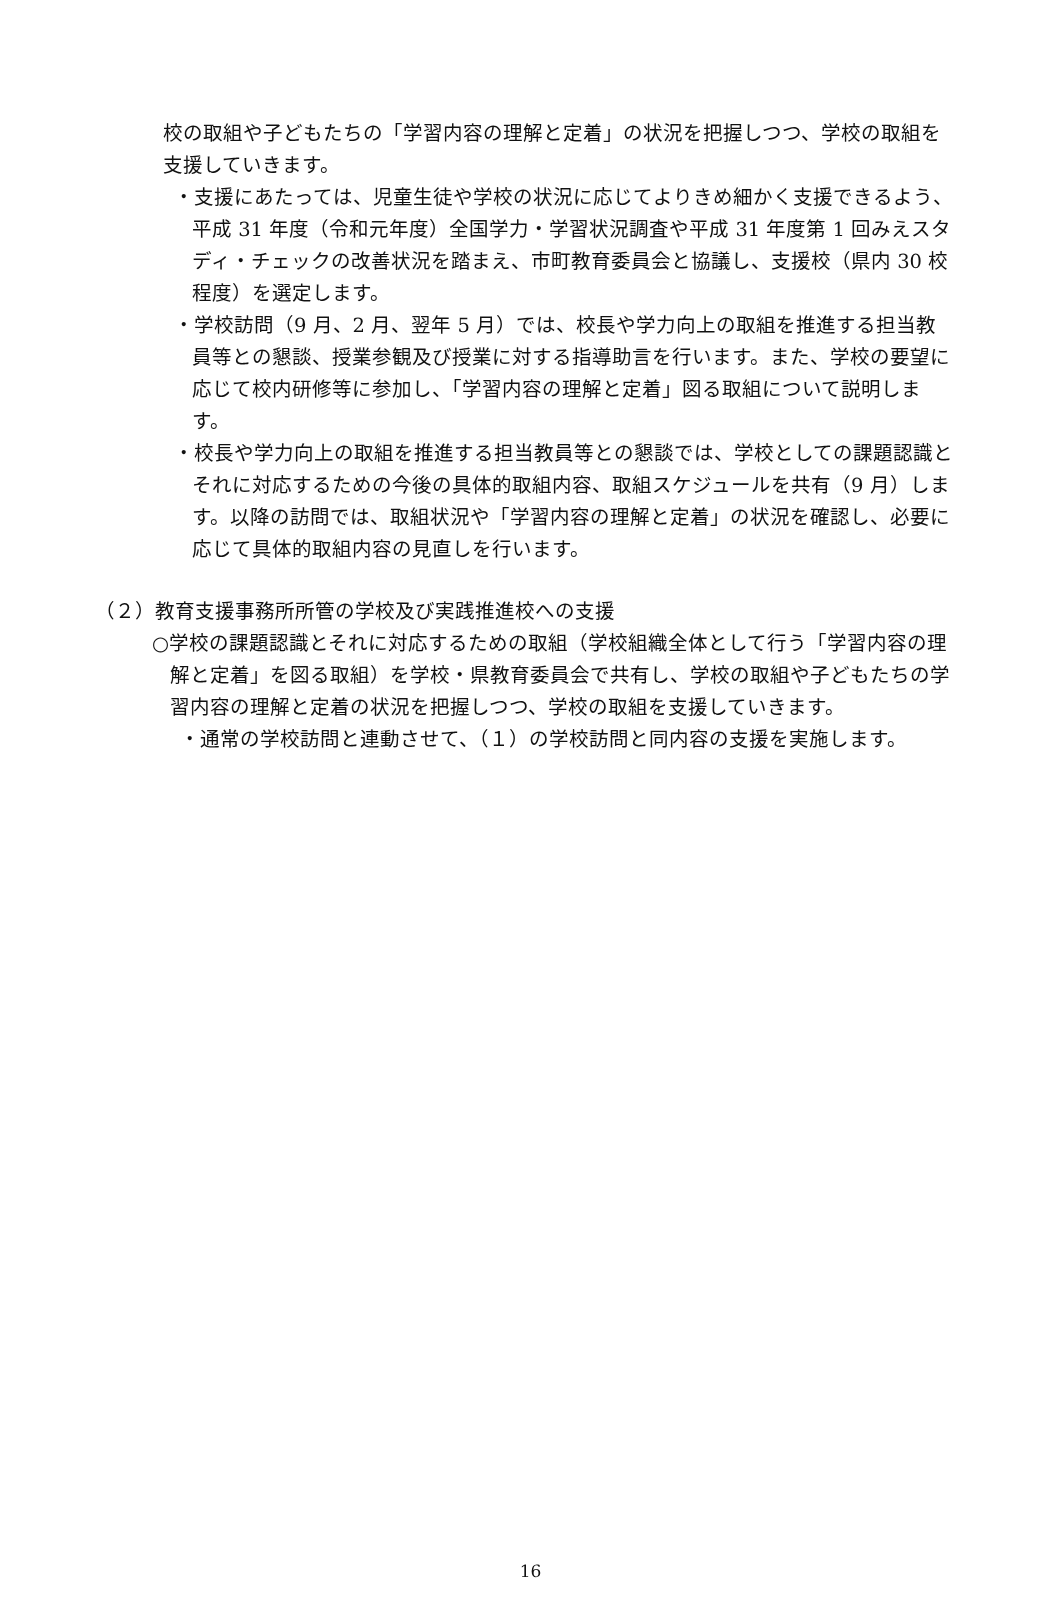校の取組や子どもたちの「学習内容の理解と定着」の状況を把握しつつ、学校の取組を支援していきます。
・支援にあたっては、児童生徒や学校の状況に応じてよりきめ細かく支援できるよう、平成 31 年度（令和元年度）全国学力・学習状況調査や平成 31 年度第 1 回みえスタディ・チェックの改善状況を踏まえ、市町教育委員会と協議し、支援校（県内 30 校程度）を選定します。
・学校訪問（9 月、2 月、翌年 5 月）では、校長や学力向上の取組を推進する担当教員等との懇談、授業参観及び授業に対する指導助言を行います。また、学校の要望に応じて校内研修等に参加し、「学習内容の理解と定着」図る取組について説明します。
・校長や学力向上の取組を推進する担当教員等との懇談では、学校としての課題認識とそれに対応するための今後の具体的取組内容、取組スケジュールを共有（9 月）します。以降の訪問では、取組状況や「学習内容の理解と定着」の状況を確認し、必要に応じて具体的取組内容の見直しを行います。
（２）教育支援事務所所管の学校及び実践推進校への支援
○学校の課題認識とそれに対応するための取組（学校組織全体として行う「学習内容の理解と定着」を図る取組）を学校・県教育委員会で共有し、学校の取組や子どもたちの学習内容の理解と定着の状況を把握しつつ、学校の取組を支援していきます。
・通常の学校訪問と連動させて、（１）の学校訪問と同内容の支援を実施します。
16